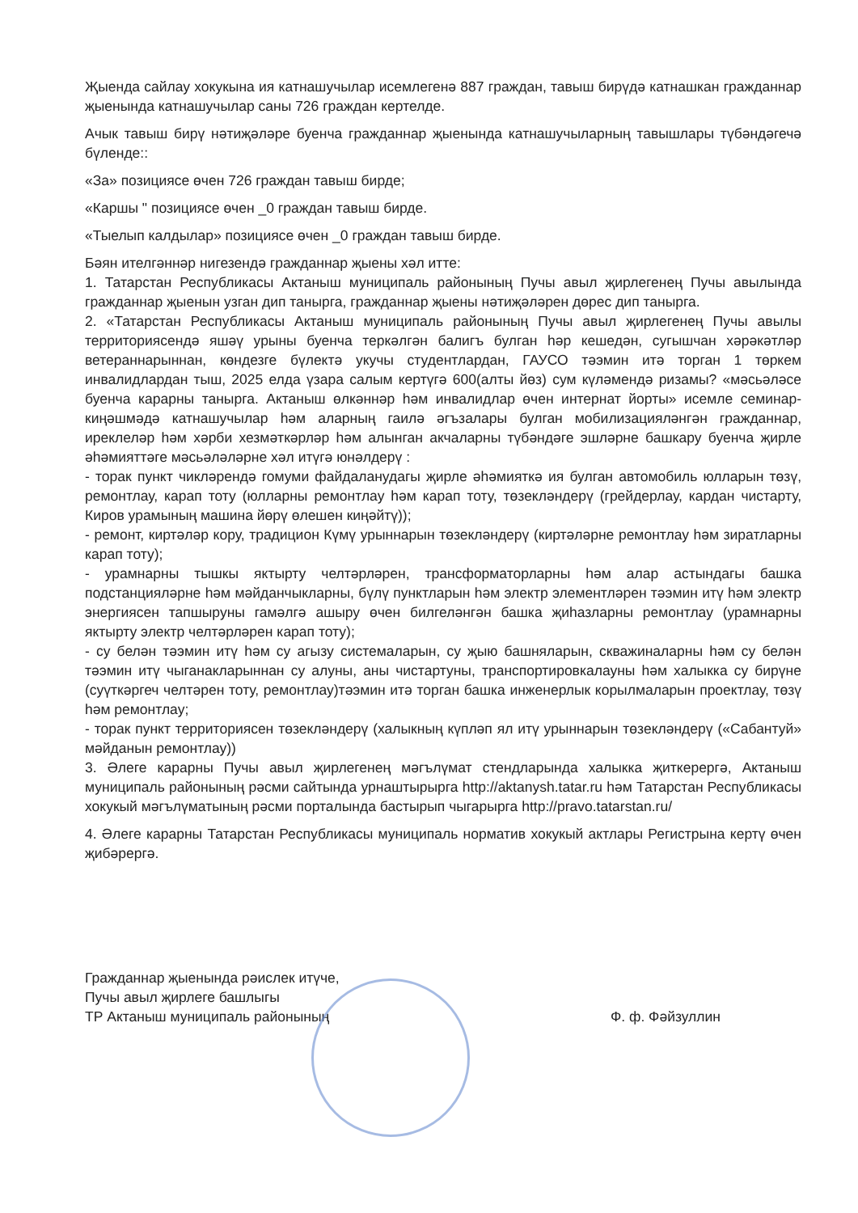Җыенда сайлау хокукына ия катнашучылар исемлегенә 887 граждан, тавыш бирүдә катнашкан гражданнар җыенында катнашучылар саны 726 граждан кертелде.
Ачык тавыш бирү нәтиҗәләре буенча гражданнар җыенында катнашучыларның тавышлары түбәндәгечә бүленде::
«За» позициясе өчен 726 граждан тавыш бирде;
«Каршы " позициясе өчен _0 граждан тавыш бирде.
«Тыелып калдылар» позициясе өчен _0 граждан тавыш бирде.
Бәян ителгәннәр нигезендә гражданнар җыены хәл итте:
1. Татарстан Республикасы Актаныш муниципаль районының Пучы авыл җирлегенең Пучы авылында гражданнар җыенын узган дип танырга, гражданнар җыены нәтиҗәләрен дөрес дип танырга.
2. «Татарстан Республикасы Актаныш муниципаль районының Пучы авыл җирлегенең Пучы авылы территориясендә яшәү урыны буенча теркәлгән балигъ булган һәр кешедән, сугышчан хәрәкәтләр ветераннарыннан, көндезге бүлектә укучы студентлардан, ГАУСО тәэмин итә торган 1 төркем инвалидлардан тыш, 2025 елда үзара салым кертүгә 600(алты йөз) сум күләмендә ризамы? «мәсьәләсе буенча карарны танырга. Актаныш өлкәннәр һәм инвалидлар өчен интернат йорты» исемле семинар-киңәшмәдә катнашучылар һәм аларның гаилә әгъзалары булган мобилизацияләнгән гражданнар, иреклеләр һәм хәрби хезмәткәрләр һәм алынган акчаларны түбәндәге эшләрне башкару буенча җирле әһәмияттәге мәсьәләләрне хәл итүгә юнәлдерү :
- торак пункт чикләрендә гомуми файдаланудагы җирле әһәмияткә ия булган автомобиль юлларын төзү, ремонтлау, карап тоту (юлларны ремонтлау һәм карап тоту, төзекләндерү (грейдерлау, кардан чистарту, Киров урамының машина йөрү өлешен киңәйтү));
- ремонт, киртәләр кору, традицион Күмү урыннарын төзекләндерү (киртәләрне ремонтлау һәм зиратларны карап тоту);
- урамнарны тышкы яктырту челтәрләрен, трансформаторларны һәм алар астындагы башка подстанцияләрне һәм мәйданчыкларны, бүлү пунктларын һәм электр элементләрен тәэмин итү һәм электр энергиясен тапшыруны гамәлгә ашыру өчен билгеләнгән башка җиһазларны ремонтлау (урамнарны яктырту электр челтәрләрен карап тоту);
- су белән тәэмин итү һәм су агызу системаларын, су җыю башняларын, скважиналарны һәм су белән тәэмин итү чыганакларыннан су алуны, аны чистартуны, транспортировкалауны һәм халыкка су бирүне (суүткәргеч челтәрен тоту, ремонтлау)тәэмин итә торган башка инженерлык корылмаларын проектлау, төзү һәм ремонтлау;
- торак пункт территориясен төзекләндерү (халыкның күпләп ял итү урыннарын төзекләндерү («Сабантуй» мәйданын ремонтлау))
3. Әлеге карарны Пучы авыл җирлегенең мәгълүмат стендларында халыкка җиткерергә, Актаныш муниципаль районының рәсми сайтында урнаштырырга http://aktanysh.tatar.ru һәм Татарстан Республикасы хокукый мәгълүматының рәсми порталында бастырып чыгарырга http://pravo.tatarstan.ru/
4. Әлеге карарны Татарстан Республикасы муниципаль норматив хокукый актлары Регистрына кертү өчен җибәрергә.
Гражданнар җыенында рәислек итүче,
Пучы авыл җирлеге башлыгы
ТР Актаныш муниципаль районының
Ф. ф. Фәйзуллин